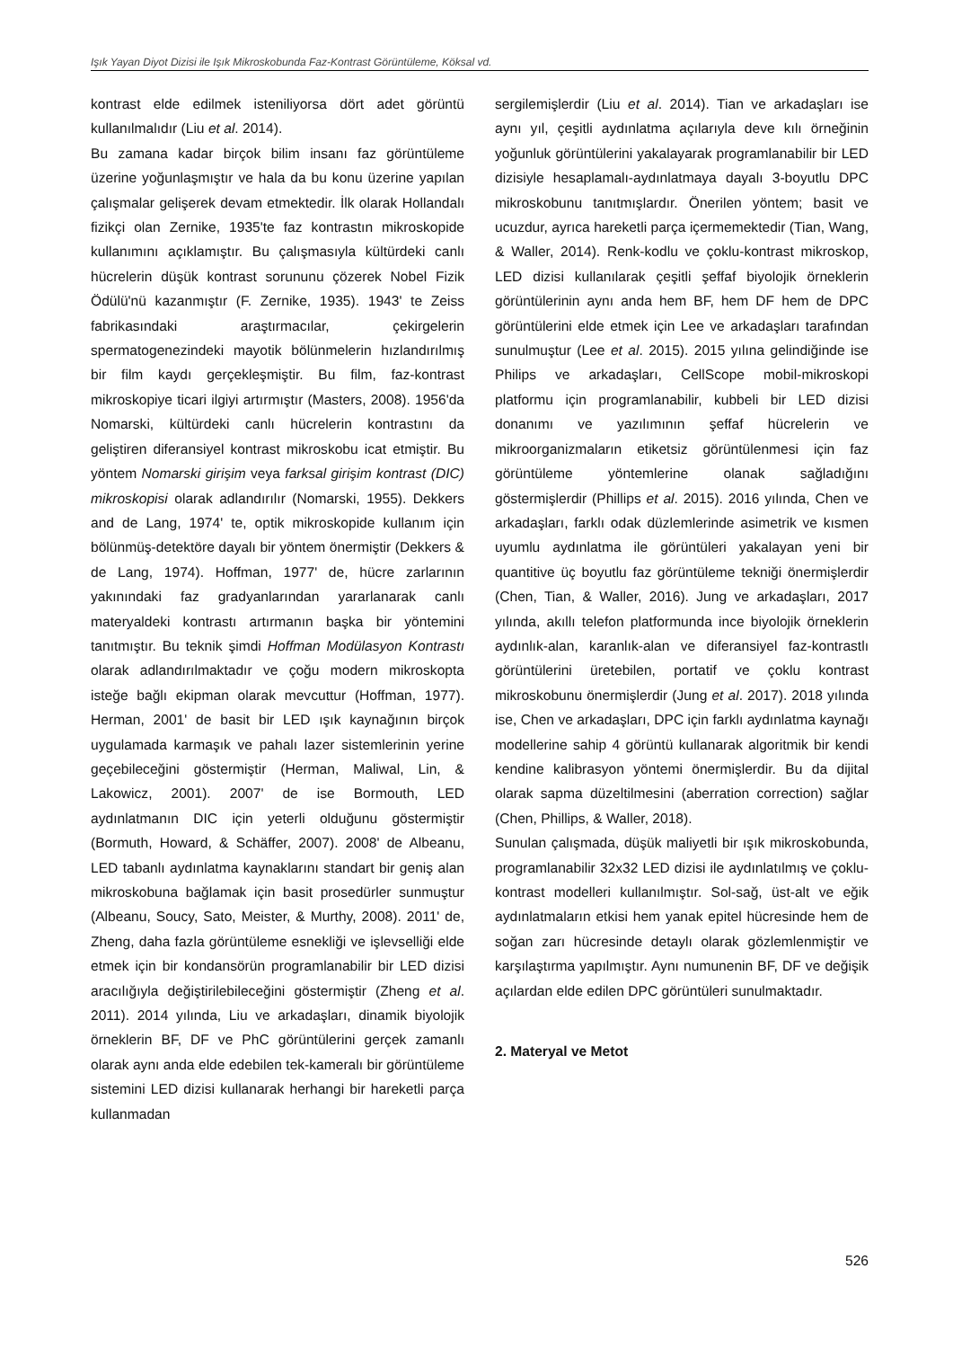Işık Yayan Diyot Dizisi ile Işık Mikroskobunda Faz-Kontrast Görüntüleme, Köksal vd.
kontrast elde edilmek isteniliyorsa dört adet görüntü kullanılmalıdır (Liu et al. 2014).
Bu zamana kadar birçok bilim insanı faz görüntüleme üzerine yoğunlaşmıştır ve hala da bu konu üzerine yapılan çalışmalar gelişerek devam etmektedir. İlk olarak Hollandalı fizikçi olan Zernike, 1935'te faz kontrastın mikroskopide kullanımını açıklamıştır. Bu çalışmasıyla kültürdeki canlı hücrelerin düşük kontrast sorununu çözerek Nobel Fizik Ödülü'nü kazanmıştır (F. Zernike, 1935). 1943' te Zeiss fabrikasındaki araştırmacılar, çekirgelerin spermatogenezindeki mayotik bölünmelerin hızlandırılmış bir film kaydı gerçekleşmiştir. Bu film, faz-kontrast mikroskopiye ticari ilgiyi artırmıştır (Masters, 2008). 1956'da Nomarski, kültürdeki canlı hücrelerin kontrastını da geliştiren diferansiyel kontrast mikroskobu icat etmiştir. Bu yöntem Nomarski girişim veya farksal girişim kontrast (DIC) mikroskopisi olarak adlandırılır (Nomarski, 1955). Dekkers and de Lang, 1974' te, optik mikroskopide kullanım için bölünmüş-detektöre dayalı bir yöntem önermiştir (Dekkers & de Lang, 1974). Hoffman, 1977' de, hücre zarlarının yakınındaki faz gradyanlarından yararlanarak canlı materyaldeki kontrastı artırmanın başka bir yöntemini tanıtmıştır. Bu teknik şimdi Hoffman Modülasyon Kontrastı olarak adlandırılmaktadır ve çoğu modern mikroskopta isteğe bağlı ekipman olarak mevcuttur (Hoffman, 1977). Herman, 2001' de basit bir LED ışık kaynağının birçok uygulamada karmaşık ve pahalı lazer sistemlerinin yerine geçebileceğini göstermiştir (Herman, Maliwal, Lin, & Lakowicz, 2001). 2007' de ise Bormouth, LED aydınlatmanın DIC için yeterli olduğunu göstermiştir (Bormuth, Howard, & Schäffer, 2007). 2008' de Albeanu, LED tabanlı aydınlatma kaynaklarını standart bir geniş alan mikroskobuna bağlamak için basit prosedürler sunmuştur (Albeanu, Soucy, Sato, Meister, & Murthy, 2008). 2011' de, Zheng, daha fazla görüntüleme esnekliği ve işlevselliği elde etmek için bir kondansörün programlanabilir bir LED dizisi aracılığıyla değiştirilebileceğini göstermiştir (Zheng et al. 2011). 2014 yılında, Liu ve arkadaşları, dinamik biyolojik örneklerin BF, DF ve PhC görüntülerini gerçek zamanlı olarak aynı anda elde edebilen tek-kameralı bir görüntüleme sistemini LED dizisi kullanarak herhangi bir hareketli parça kullanmadan
sergilemişlerdir (Liu et al. 2014). Tian ve arkadaşları ise aynı yıl, çeşitli aydınlatma açılarıyla deve kılı örneğinin yoğunluk görüntülerini yakalayarak programlanabilir bir LED dizisiyle hesaplamalı-aydınlatmaya dayalı 3-boyutlu DPC mikroskobunu tanıtmışlardır. Önerilen yöntem; basit ve ucuzdur, ayrıca hareketli parça içermemektedir (Tian, Wang, & Waller, 2014). Renk-kodlu ve çoklu-kontrast mikroskop, LED dizisi kullanılarak çeşitli şeffaf biyolojik örneklerin görüntülerinin aynı anda hem BF, hem DF hem de DPC görüntülerini elde etmek için Lee ve arkadaşları tarafından sunulmuştur (Lee et al. 2015). 2015 yılına gelindiğinde ise Philips ve arkadaşları, CellScope mobil-mikroskopi platformu için programlanabilir, kubbeli bir LED dizisi donanımı ve yazılımının şeffaf hücrelerin ve mikroorganizmaların etiketsiz görüntülenmesi için faz görüntüleme yöntemlerine olanak sağladığını göstermişlerdir (Phillips et al. 2015). 2016 yılında, Chen ve arkadaşları, farklı odak düzlemlerinde asimetrik ve kısmen uyumlu aydınlatma ile görüntüleri yakalayan yeni bir quantitive üç boyutlu faz görüntüleme tekniği önermişlerdir (Chen, Tian, & Waller, 2016). Jung ve arkadaşları, 2017 yılında, akıllı telefon platformunda ince biyolojik örneklerin aydınlık-alan, karanlık-alan ve diferansiyel faz-kontrastlı görüntülerini üretebilen, portatif ve çoklu kontrast mikroskobunu önermişlerdir (Jung et al. 2017). 2018 yılında ise, Chen ve arkadaşları, DPC için farklı aydınlatma kaynağı modellerine sahip 4 görüntü kullanarak algoritmik bir kendi kendine kalibrasyon yöntemi önermişlerdir. Bu da dijital olarak sapma düzeltilmesini (aberration correction) sağlar (Chen, Phillips, & Waller, 2018).
Sunulan çalışmada, düşük maliyetli bir ışık mikroskobunda, programlanabilir 32x32 LED dizisi ile aydınlatılmış ve çoklu-kontrast modelleri kullanılmıştır. Sol-sağ, üst-alt ve eğik aydınlatmaların etkisi hem yanak epitel hücresinde hem de soğan zarı hücresinde detaylı olarak gözlemlenmiştir ve karşılaştırma yapılmıştır. Aynı numunenin BF, DF ve değişik açılardan elde edilen DPC görüntüleri sunulmaktadır.
2. Materyal ve Metot
526